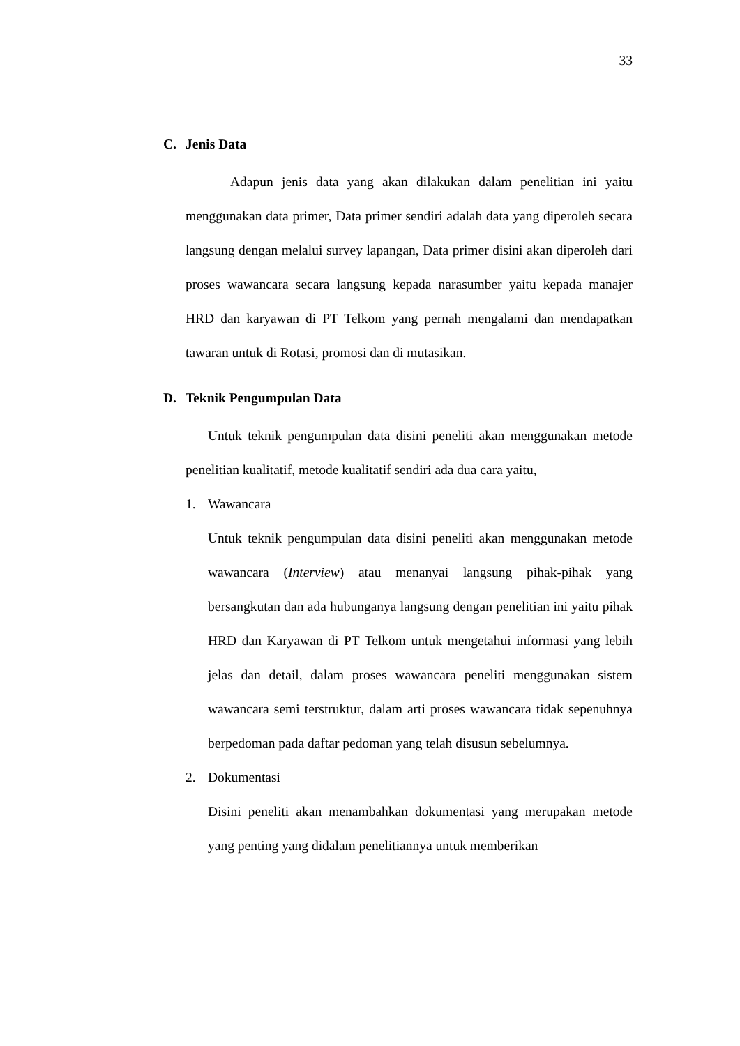33
C. Jenis Data
Adapun jenis data yang akan dilakukan dalam penelitian ini yaitu menggunakan data primer, Data primer sendiri adalah data yang diperoleh secara langsung dengan melalui survey lapangan, Data primer disini akan diperoleh dari proses wawancara secara langsung kepada narasumber yaitu kepada manajer HRD dan karyawan di PT Telkom yang pernah mengalami dan mendapatkan tawaran untuk di Rotasi, promosi dan di mutasikan.
D. Teknik Pengumpulan Data
Untuk teknik pengumpulan data disini peneliti akan menggunakan metode penelitian kualitatif, metode kualitatif sendiri ada dua cara yaitu,
1. Wawancara
Untuk teknik pengumpulan data disini peneliti akan menggunakan metode wawancara (Interview) atau menanyai langsung pihak-pihak yang bersangkutan dan ada hubunganya langsung dengan penelitian ini yaitu pihak HRD dan Karyawan di PT Telkom untuk mengetahui informasi yang lebih jelas dan detail, dalam proses wawancara peneliti menggunakan sistem wawancara semi terstruktur, dalam arti proses wawancara tidak sepenuhnya berpedoman pada daftar pedoman yang telah disusun sebelumnya.
2. Dokumentasi
Disini peneliti akan menambahkan dokumentasi yang merupakan metode yang penting yang didalam penelitiannya untuk memberikan